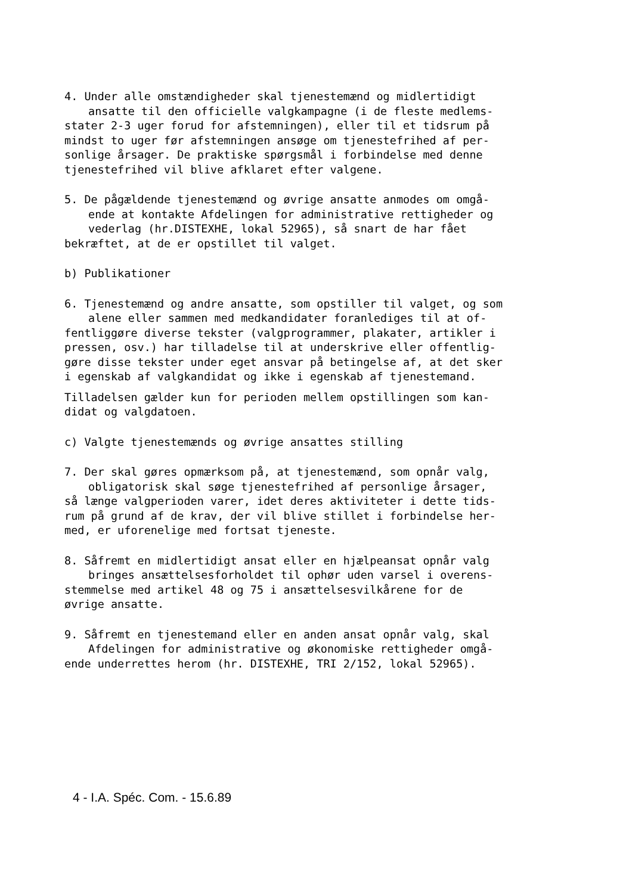4. Under alle omstændigheder skal tjenestemænd og midlertidigt
ansatte til den officielle valgkampagne (i de fleste medlems-
stater 2-3 uger forud for afstemningen), eller til et tidsrum på
mindst to uger før afstemningen ansøge om tjenestefrihed af per-
sonlige årsager. De praktiske spørgsmål i forbindelse med denne
tjenestefrihed vil blive afklaret efter valgene.
5. De pågældende tjenestemænd og øvrige ansatte anmodes om omgå-
ende at kontakte Afdelingen for administrative rettigheder og
vederlag (hr.DISTEXHE, lokal 52965), så snart de har fået
bekræftet, at de er opstillet til valget.
b) Publikationer
6. Tjenestemænd og andre ansatte, som opstiller til valget, og som
alene eller sammen med medkandidater foranlediges til at of-
fentliggøre diverse tekster (valgprogrammer, plakater, artikler i
pressen, osv.) har tilladelse til at underskrive eller offentlig-
gøre disse tekster under eget ansvar på betingelse af, at det sker
i egenskab af valgkandidat og ikke i egenskab af tjenestemand.
Tilladelsen gælder kun for perioden mellem opstillingen som kan-
didat og valgdatoen.
c) Valgte tjenestemænds og øvrige ansattes stilling
7. Der skal gøres opmærksom på, at tjenestemænd, som opnår valg,
obligatorisk skal søge tjenestefrihed af personlige årsager,
så længe valgperioden varer, idet deres aktiviteter i dette tids-
rum på grund af de krav, der vil blive stillet i forbindelse her-
med, er uforenelige med fortsat tjeneste.
8. Såfremt en midlertidigt ansat eller en hjælpeansat opnår valg
bringes ansættelsesforholdet til ophør uden varsel i overens-
stemmelse med artikel 48 og 75 i ansættelsesvilkårene for de
øvrige ansatte.
9. Såfremt en tjenestemand eller en anden ansat opnår valg, skal
Afdelingen for administrative og økonomiske rettigheder omgå-
ende underrettes herom (hr. DISTEXHE, TRI 2/152, lokal 52965).
4 - I.A. Spéc. Com. - 15.6.89